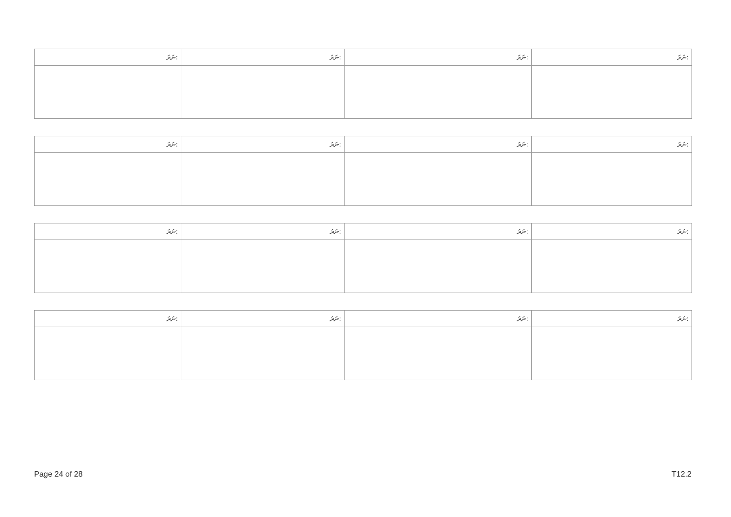| ނަރަ: | ނަރަ: | ނަރަ: | ނަރަ: |
| --- | --- | --- | --- |
| ނަރަ: | ނަރަ: | ނަރަ: | ނަރަ: |
| --- | --- | --- | --- |
| ނަރަ: | ނަރަ: | ނަރަ: | ނަރަ: |
| --- | --- | --- | --- |
| ނަރަ: | ނަރަ: | ނަރަ: | ނަރަ: |
| --- | --- | --- | --- |
Page 24 of 28 T12.2